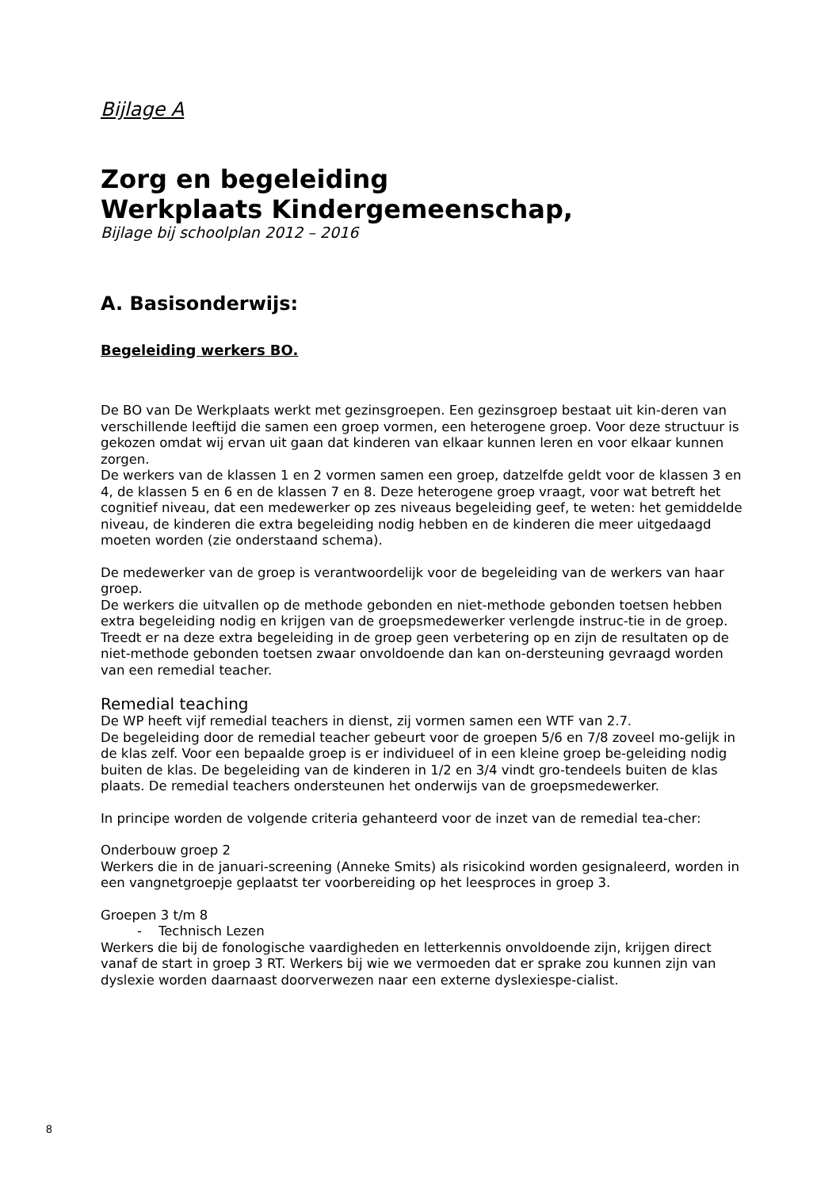Bijlage A
Zorg en begeleiding
Werkplaats Kindergemeenschap,
Bijlage bij schoolplan 2012 – 2016
A. Basisonderwijs:
Begeleiding werkers BO.
De BO van De Werkplaats werkt met gezinsgroepen. Een gezinsgroep bestaat uit kin-deren van verschillende leeftijd die samen een groep vormen, een heterogene groep. Voor deze structuur is gekozen omdat wij ervan uit gaan dat kinderen van elkaar kunnen leren en voor elkaar kunnen zorgen.
De werkers van de klassen 1 en 2 vormen samen een groep, datzelfde geldt voor de klassen 3 en 4, de klassen 5 en 6 en de klassen 7 en 8. Deze heterogene groep vraagt, voor wat betreft het cognitief niveau, dat een medewerker op zes niveaus begeleiding geef, te weten: het gemiddelde niveau, de kinderen die extra begeleiding nodig hebben en de kinderen die meer uitgedaagd moeten worden (zie onderstaand schema).
De medewerker van de groep is verantwoordelijk voor de begeleiding van de werkers van haar groep.
De werkers die uitvallen op de methode gebonden en niet-methode gebonden toetsen hebben extra begeleiding nodig en krijgen van de groepsmedewerker verlengde instruc-tie in de groep. Treedt er na deze extra begeleiding in de groep geen verbetering op en zijn de resultaten op de niet-methode gebonden toetsen zwaar onvoldoende dan kan on-dersteuning gevraagd worden van een remedial teacher.
Remedial teaching
De WP heeft vijf remedial teachers in dienst, zij vormen samen een WTF van 2.7.
De begeleiding door de remedial teacher gebeurt voor de groepen 5/6 en 7/8 zoveel mo-gelijk in de klas zelf. Voor een bepaalde groep is er individueel of in een kleine groep be-geleiding nodig buiten de klas. De begeleiding van de kinderen in 1/2 en 3/4 vindt gro-tendeels buiten de klas plaats. De remedial teachers ondersteunen het onderwijs van de groepsmedewerker.
In principe worden de volgende criteria gehanteerd voor de inzet van de remedial tea-cher:
Onderbouw groep 2
Werkers die in de januari-screening (Anneke Smits) als risicokind worden gesignaleerd, worden in een vangnetgroepje geplaatst ter voorbereiding op het leesproces in groep 3.
Groepen 3 t/m 8
- Technisch Lezen
Werkers die bij de fonologische vaardigheden en letterkennis onvoldoende zijn, krijgen direct vanaf de start in groep 3 RT. Werkers bij wie we vermoeden dat er sprake zou kunnen zijn van dyslexie worden daarnaast doorverwezen naar een externe dyslexiespe-cialist.
8